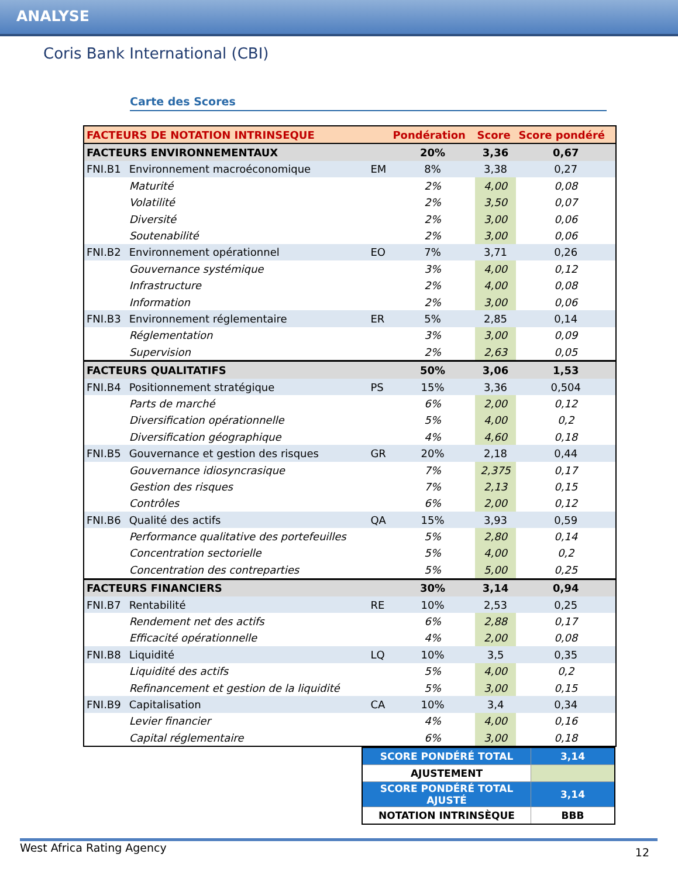ANALYSE
Coris Bank International (CBI)
Carte des Scores
| FACTEURS DE NOTATION INTRINSEQUE | | | Pondération | Score | Score pondéré |
| --- | --- | --- | --- | --- | --- |
| FACTEURS ENVIRONNEMENTAUX | | | 20% | 3,36 | 0,67 |
| FNI.B1 | Environnement macroéconomique | EM | 8% | 3,38 | 0,27 |
| | Maturité | | 2% | 4,00 | 0,08 |
| | Volatilité | | 2% | 3,50 | 0,07 |
| | Diversité | | 2% | 3,00 | 0,06 |
| | Soutenabilité | | 2% | 3,00 | 0,06 |
| FNI.B2 | Environnement opérationnel | EO | 7% | 3,71 | 0,26 |
| | Gouvernance systémique | | 3% | 4,00 | 0,12 |
| | Infrastructure | | 2% | 4,00 | 0,08 |
| | Information | | 2% | 3,00 | 0,06 |
| FNI.B3 | Environnement réglementaire | ER | 5% | 2,85 | 0,14 |
| | Réglementation | | 3% | 3,00 | 0,09 |
| | Supervision | | 2% | 2,63 | 0,05 |
| FACTEURS QUALITATIFS | | | 50% | 3,06 | 1,53 |
| FNI.B4 | Positionnement stratégique | PS | 15% | 3,36 | 0,504 |
| | Parts de marché | | 6% | 2,00 | 0,12 |
| | Diversification opérationnelle | | 5% | 4,00 | 0,2 |
| | Diversification géographique | | 4% | 4,60 | 0,18 |
| FNI.B5 | Gouvernance et gestion des risques | GR | 20% | 2,18 | 0,44 |
| | Gouvernance idiosyncrasique | | 7% | 2,375 | 0,17 |
| | Gestion des risques | | 7% | 2,13 | 0,15 |
| | Contrôles | | 6% | 2,00 | 0,12 |
| FNI.B6 | Qualité des actifs | QA | 15% | 3,93 | 0,59 |
| | Performance qualitative des portefeuilles | | 5% | 2,80 | 0,14 |
| | Concentration sectorielle | | 5% | 4,00 | 0,2 |
| | Concentration des contreparties | | 5% | 5,00 | 0,25 |
| FACTEURS FINANCIERS | | | 30% | 3,14 | 0,94 |
| FNI.B7 | Rentabilité | RE | 10% | 2,53 | 0,25 |
| | Rendement net des actifs | | 6% | 2,88 | 0,17 |
| | Efficacité opérationnelle | | 4% | 2,00 | 0,08 |
| FNI.B8 | Liquidité | LQ | 10% | 3,5 | 0,35 |
| | Liquidité des actifs | | 5% | 4,00 | 0,2 |
| | Refinancement et gestion de la liquidité | | 5% | 3,00 | 0,15 |
| FNI.B9 | Capitalisation | CA | 10% | 3,4 | 0,34 |
| | Levier financier | | 4% | 4,00 | 0,16 |
| | Capital réglementaire | | 6% | 3,00 | 0,18 |
| SCORE PONDÉRÉ TOTAL | 3,14 |
| AJUSTEMENT | |
| SCORE PONDÉRÉ TOTAL AJUSTÉ | 3,14 |
| NOTATION INTRINSÈQUE | BBB |
West Africa Rating Agency 12